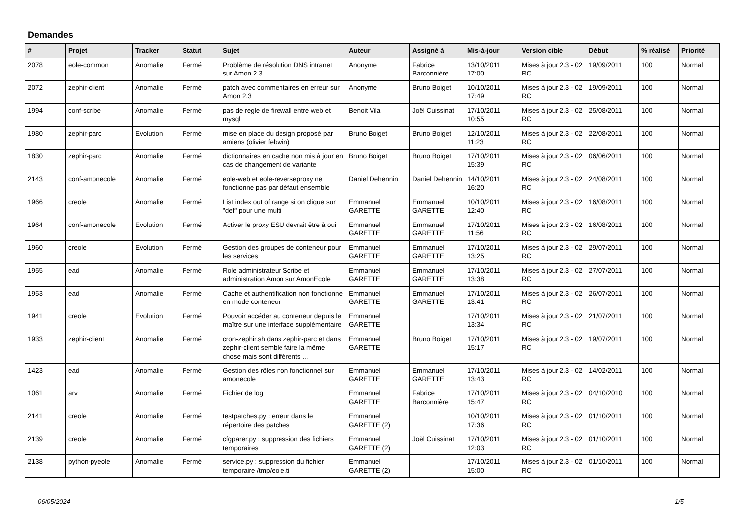Demandes
| # | Projet | Tracker | Statut | Sujet | Auteur | Assigné à | Mis-à-jour | Version cible | Début | % réalisé | Priorité |
| --- | --- | --- | --- | --- | --- | --- | --- | --- | --- | --- | --- |
| 2078 | eole-common | Anomalie | Fermé | Problème de résolution DNS intranet sur Amon 2.3 | Anonyme | Fabrice Barconnière | 13/10/2011 17:00 | Mises à jour 2.3 - 02 RC | 19/09/2011 | 100 | Normal |
| 2072 | zephir-client | Anomalie | Fermé | patch avec commentaires en erreur sur Amon 2.3 | Anonyme | Bruno Boiget | 10/10/2011 17:49 | Mises à jour 2.3 - 02 RC | 19/09/2011 | 100 | Normal |
| 1994 | conf-scribe | Anomalie | Fermé | pas de regle de firewall entre web et mysql | Benoit Vila | Joël Cuissinat | 17/10/2011 10:55 | Mises à jour 2.3 - 02 RC | 25/08/2011 | 100 | Normal |
| 1980 | zephir-parc | Evolution | Fermé | mise en place du design proposé par amiens (olivier febwin) | Bruno Boiget | Bruno Boiget | 12/10/2011 11:23 | Mises à jour 2.3 - 02 RC | 22/08/2011 | 100 | Normal |
| 1830 | zephir-parc | Anomalie | Fermé | dictionnaires en cache non mis à jour en cas de changement de variante | Bruno Boiget | Bruno Boiget | 17/10/2011 15:39 | Mises à jour 2.3 - 02 RC | 06/06/2011 | 100 | Normal |
| 2143 | conf-amonecole | Anomalie | Fermé | eole-web et eole-reverseproxy ne fonctionne pas par défaut ensemble | Daniel Dehennin | Daniel Dehennin | 14/10/2011 16:20 | Mises à jour 2.3 - 02 RC | 24/08/2011 | 100 | Normal |
| 1966 | creole | Anomalie | Fermé | List index out of range si on clique sur "def" pour une multi | Emmanuel GARETTE | Emmanuel GARETTE | 10/10/2011 12:40 | Mises à jour 2.3 - 02 RC | 16/08/2011 | 100 | Normal |
| 1964 | conf-amonecole | Evolution | Fermé | Activer le proxy ESU devrait être à oui | Emmanuel GARETTE | Emmanuel GARETTE | 17/10/2011 11:56 | Mises à jour 2.3 - 02 RC | 16/08/2011 | 100 | Normal |
| 1960 | creole | Evolution | Fermé | Gestion des groupes de conteneur pour les services | Emmanuel GARETTE | Emmanuel GARETTE | 17/10/2011 13:25 | Mises à jour 2.3 - 02 RC | 29/07/2011 | 100 | Normal |
| 1955 | ead | Anomalie | Fermé | Role administrateur Scribe et administration Amon sur AmonEcole | Emmanuel GARETTE | Emmanuel GARETTE | 17/10/2011 13:38 | Mises à jour 2.3 - 02 RC | 27/07/2011 | 100 | Normal |
| 1953 | ead | Anomalie | Fermé | Cache et authentification non fonctionne en mode conteneur | Emmanuel GARETTE | Emmanuel GARETTE | 17/10/2011 13:41 | Mises à jour 2.3 - 02 RC | 26/07/2011 | 100 | Normal |
| 1941 | creole | Evolution | Fermé | Pouvoir accéder au conteneur depuis le maître sur une interface supplémentaire | Emmanuel GARETTE | | 17/10/2011 13:34 | Mises à jour 2.3 - 02 RC | 21/07/2011 | 100 | Normal |
| 1933 | zephir-client | Anomalie | Fermé | cron-zephir.sh dans zephir-parc et dans zephir-client semble faire la même chose mais sont différents ... | Emmanuel GARETTE | Bruno Boiget | 17/10/2011 15:17 | Mises à jour 2.3 - 02 RC | 19/07/2011 | 100 | Normal |
| 1423 | ead | Anomalie | Fermé | Gestion des rôles non fonctionnel sur amonecole | Emmanuel GARETTE | Emmanuel GARETTE | 17/10/2011 13:43 | Mises à jour 2.3 - 02 RC | 14/02/2011 | 100 | Normal |
| 1061 | arv | Anomalie | Fermé | Fichier de log | Emmanuel GARETTE | Fabrice Barconnière | 17/10/2011 15:47 | Mises à jour 2.3 - 02 RC | 04/10/2010 | 100 | Normal |
| 2141 | creole | Anomalie | Fermé | testpatches.py : erreur dans le répertoire des patches | Emmanuel GARETTE (2) | | 10/10/2011 17:36 | Mises à jour 2.3 - 02 RC | 01/10/2011 | 100 | Normal |
| 2139 | creole | Anomalie | Fermé | cfgparer.py : suppression des fichiers temporaires | Emmanuel GARETTE (2) | Joël Cuissinat | 17/10/2011 12:03 | Mises à jour 2.3 - 02 RC | 01/10/2011 | 100 | Normal |
| 2138 | python-pyeole | Anomalie | Fermé | service.py : suppression du fichier temporaire /tmp/eole.ti | Emmanuel GARETTE (2) | | 17/10/2011 15:00 | Mises à jour 2.3 - 02 RC | 01/10/2011 | 100 | Normal |
06/05/2024 1/5